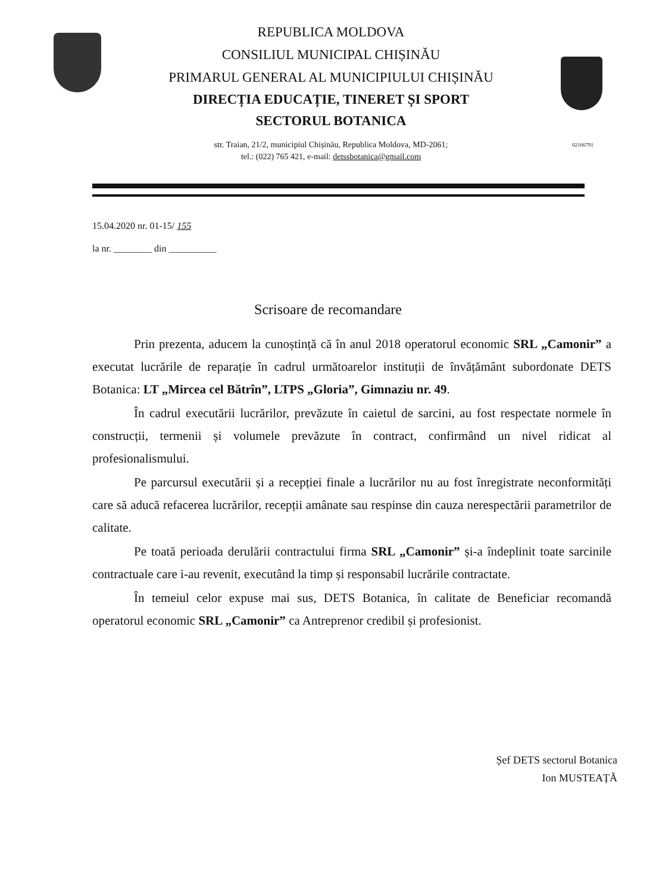REPUBLICA MOLDOVA
CONSILIUL MUNICIPAL CHIȘINĂU
PRIMARUL GENERAL AL MUNICIPIULUI CHIȘINĂU
DIRECȚIA EDUCAȚIE, TINERET ȘI SPORT
SECTORUL BOTANICA
str. Traian, 21/2, municipiul Chișinău, Republica Moldova, MD-2061;
tel.: (022) 765 421, e-mail: detssbotanica@gmail.com
02166791
15.04.2020 nr. 01-15/ 155
la nr. ________ din __________
Scrisoare de recomandare
Prin prezenta, aducem la cunoștință că în anul 2018 operatorul economic SRL „Camonir” a executat lucrările de reparație în cadrul următoarelor instituții de învățământ subordonate DETS Botanica: LT „Mircea cel Bătrîn”, LTPS „Gloria”, Gimnaziu nr. 49.
În cadrul executării lucrărilor, prevăzute în caietul de sarcini, au fost respectate normele în construcții, termenii și volumele prevăzute în contract, confirmând un nivel ridicat al profesionalismului.
Pe parcursul executării și a recepției finale a lucrărilor nu au fost înregistrate neconformități care să aducă refacerea lucrărilor, recepții amânate sau respinse din cauza nerespectării parametrilor de calitate.
Pe toată perioada derulării contractului firma SRL „Camonir” și-a îndeplinit toate sarcinile contractuale care i-au revenit, executând la timp și responsabil lucrările contractate.
În temeiul celor expuse mai sus, DETS Botanica, în calitate de Beneficiar recomandă operatorul economic SRL „Camonir” ca Antreprenor credibil și profesionist.
Șef DETS sectorul Botanica
Ion MUSTEAȚĂ